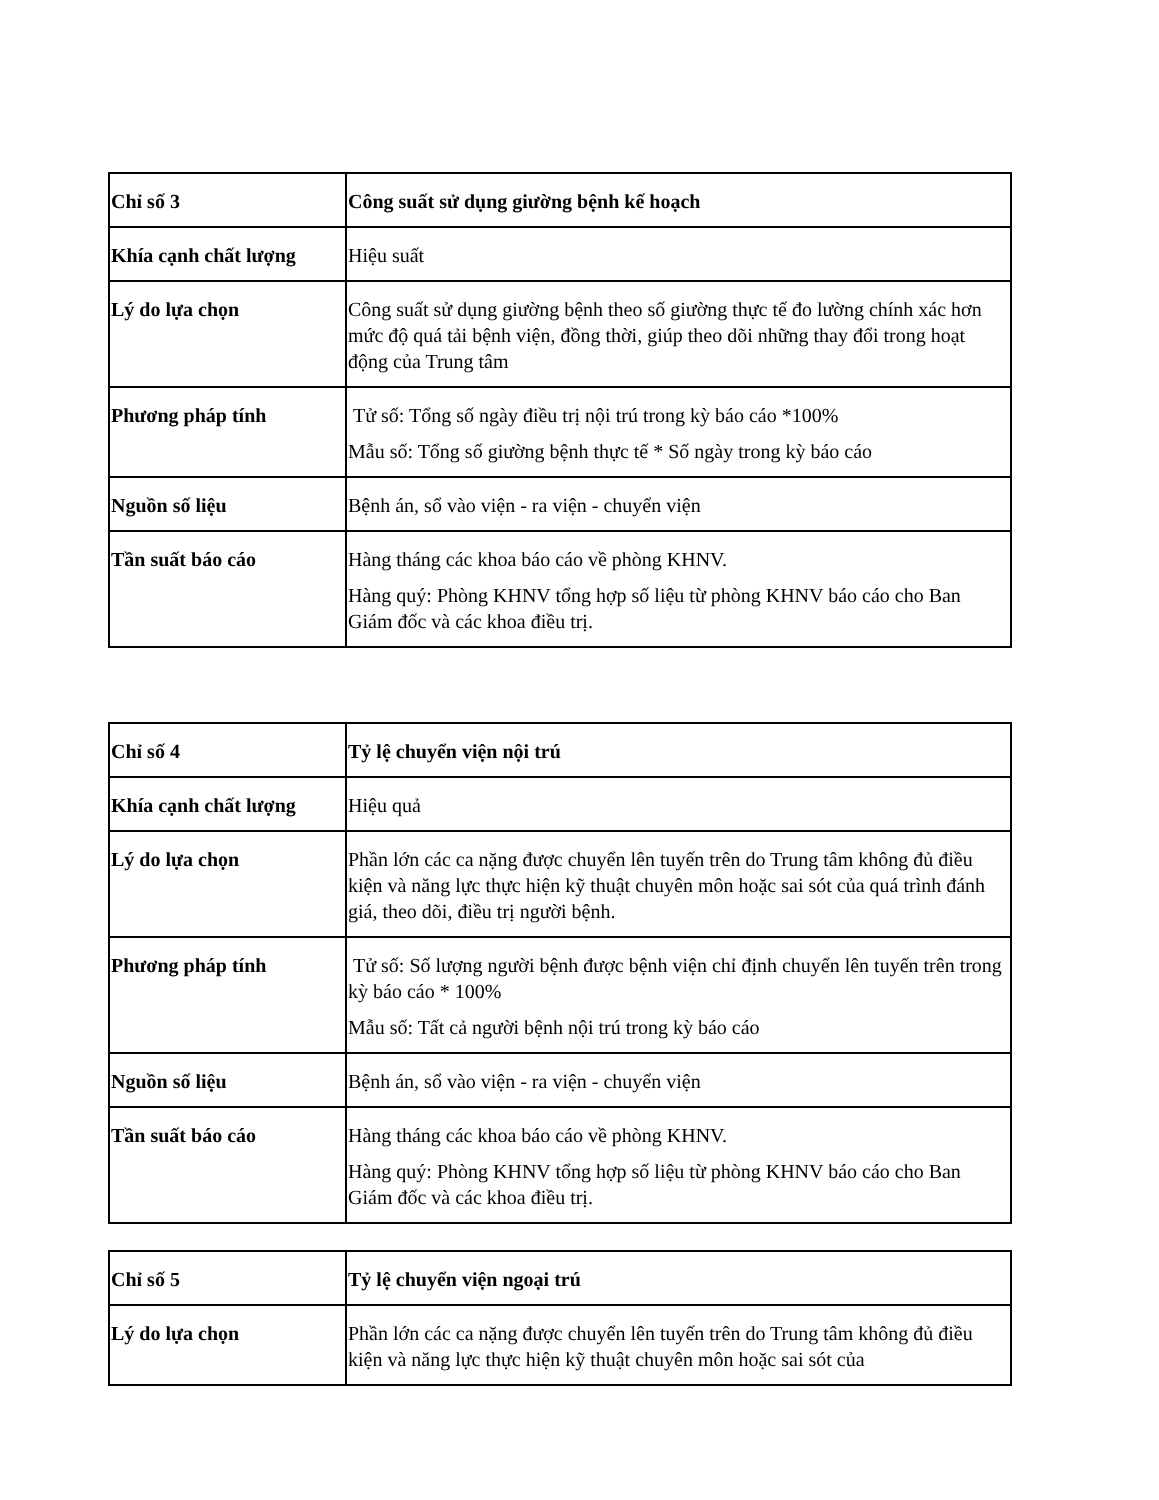| Chỉ số 3 | Công suất sử dụng giường bệnh kế hoạch |
| Khía cạnh chất lượng | Hiệu suất |
| Lý do lựa chọn | Công suất sử dụng giường bệnh theo số giường thực tế đo lường chính xác hơn mức độ quá tải bệnh viện, đồng thời, giúp theo dõi những thay đổi trong hoạt động của Trung tâm |
| Phương pháp tính | Tử số: Tổng số ngày điều trị nội trú trong kỳ báo cáo *100% Mẫu số: Tổng số giường bệnh thực tế * Số ngày trong kỳ báo cáo |
| Nguồn số liệu | Bệnh án, sổ vào viện - ra viện - chuyển viện |
| Tần suất báo cáo | Hàng tháng các khoa báo cáo về phòng KHNV. Hàng quý: Phòng KHNV tổng hợp số liệu từ phòng KHNV báo cáo cho Ban Giám đốc và các khoa điều trị. |
| Chỉ số 4 | Tỷ lệ chuyển viện nội trú |
| Khía cạnh chất lượng | Hiệu quả |
| Lý do lựa chọn | Phần lớn các ca nặng được chuyển lên tuyến trên do Trung tâm không đủ điều kiện và năng lực thực hiện kỹ thuật chuyên môn hoặc sai sót của quá trình đánh giá, theo dõi, điều trị người bệnh. |
| Phương pháp tính | Tử số: Số lượng người bệnh được bệnh viện chỉ định chuyển lên tuyến trên trong kỳ báo cáo * 100% Mẫu số: Tất cả người bệnh nội trú trong kỳ báo cáo |
| Nguồn số liệu | Bệnh án, sổ vào viện - ra viện - chuyển viện |
| Tần suất báo cáo | Hàng tháng các khoa báo cáo về phòng KHNV. Hàng quý: Phòng KHNV tổng hợp số liệu từ phòng KHNV báo cáo cho Ban Giám đốc và các khoa điều trị. |
| Chỉ số 5 | Tỷ lệ chuyển viện ngoại trú |
| Lý do lựa chọn | Phần lớn các ca nặng được chuyển lên tuyến trên do Trung tâm không đủ điều kiện và năng lực thực hiện kỹ thuật chuyên môn hoặc sai sót của |